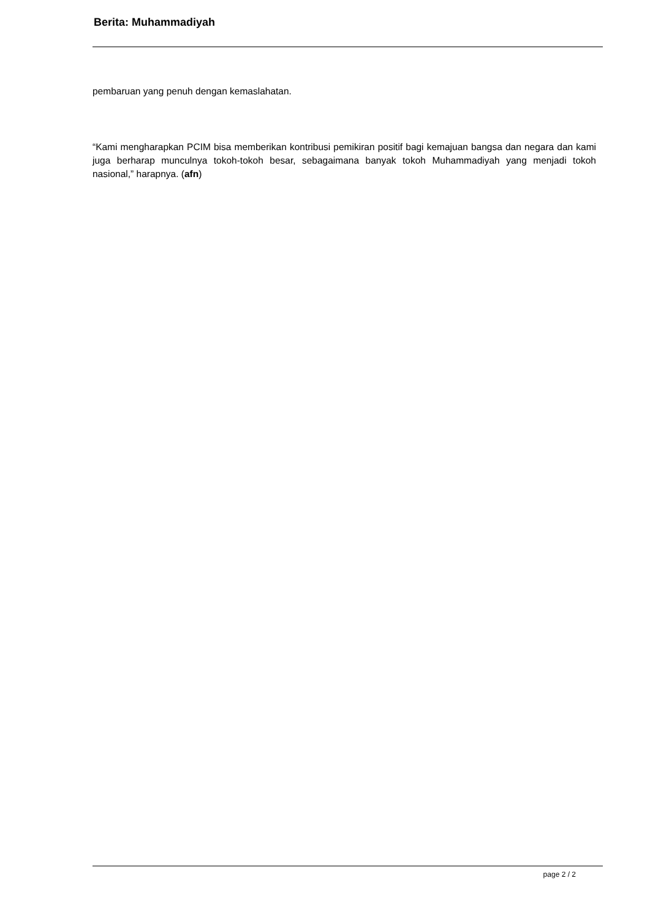Berita: Muhammadiyah
pembaruan yang penuh dengan kemaslahatan.
“Kami mengharapkan PCIM bisa memberikan kontribusi pemikiran positif bagi kemajuan bangsa dan negara dan kami juga berharap munculnya tokoh-tokoh besar, sebagaimana banyak tokoh Muhammadiyah yang menjadi tokoh nasional,” harapnya. (afn)
page 2 / 2